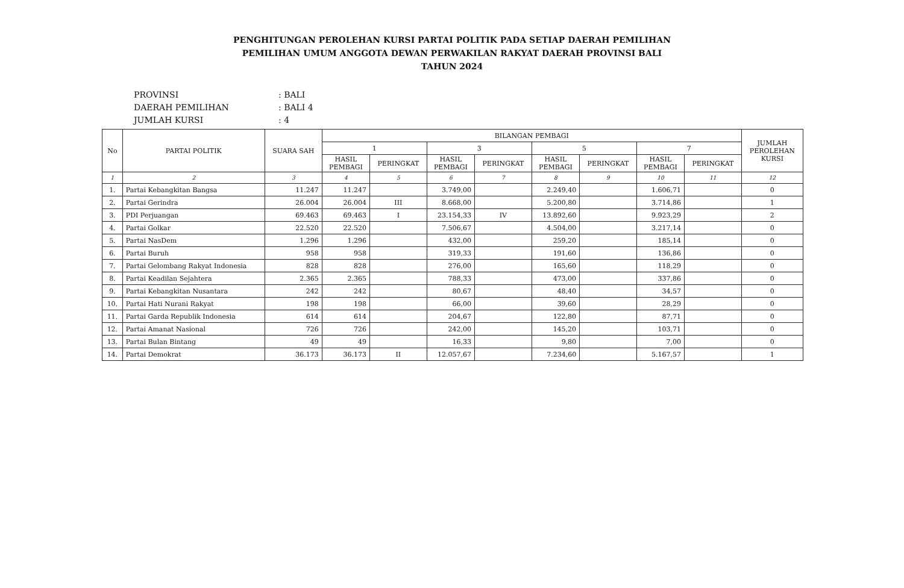PENGHITUNGAN PEROLEHAN KURSI PARTAI POLITIK PADA SETIAP DAERAH PEMILIHAN
PEMILIHAN UMUM ANGGOTA DEWAN PERWAKILAN RAKYAT DAERAH PROVINSI BALI
TAHUN 2024
PROVINSI: BALI
DAERAH PEMILIHAN: BALI 4
JUMLAH KURSI: 4
| No | PARTAI POLITIK | SUARA SAH | BILANGAN PEMBAGI | | | | | | | | JUMLAH PEROLEHAN KURSI |
| --- | --- | --- | --- | --- | --- | --- | --- | --- | --- | --- | --- |
| | | | 1 | | 3 | | 5 | | 7 | | |
| | | | HASIL PEMBAGI | PERINGKAT | HASIL PEMBAGI | PERINGKAT | HASIL PEMBAGI | PERINGKAT | HASIL PEMBAGI | PERINGKAT | |
| 1 | 2 | 3 | 4 | 5 | 6 | 7 | 8 | 9 | 10 | 11 | 12 |
| 1. | Partai Kebangkitan Bangsa | 11.247 | 11.247 | | 3.749,00 | | 2.249,40 | | 1.606,71 | | 0 |
| 2. | Partai Gerindra | 26.004 | 26.004 | III | 8.668,00 | | 5.200,80 | | 3.714,86 | | 1 |
| 3. | PDI Perjuangan | 69.463 | 69.463 | I | 23.154,33 | IV | 13.892,60 | | 9.923,29 | | 2 |
| 4. | Partai Golkar | 22.520 | 22.520 | | 7.506,67 | | 4.504,00 | | 3.217,14 | | 0 |
| 5. | Partai NasDem | 1.296 | 1.296 | | 432,00 | | 259,20 | | 185,14 | | 0 |
| 6. | Partai Buruh | 958 | 958 | | 319,33 | | 191,60 | | 136,86 | | 0 |
| 7. | Partai Gelombang Rakyat Indonesia | 828 | 828 | | 276,00 | | 165,60 | | 118,29 | | 0 |
| 8. | Partai Keadilan Sejahtera | 2.365 | 2.365 | | 788,33 | | 473,00 | | 337,86 | | 0 |
| 9. | Partai Kebangkitan Nusantara | 242 | 242 | | 80,67 | | 48,40 | | 34,57 | | 0 |
| 10. | Partai Hati Nurani Rakyat | 198 | 198 | | 66,00 | | 39,60 | | 28,29 | | 0 |
| 11. | Partai Garda Republik Indonesia | 614 | 614 | | 204,67 | | 122,80 | | 87,71 | | 0 |
| 12. | Partai Amanat Nasional | 726 | 726 | | 242,00 | | 145,20 | | 103,71 | | 0 |
| 13. | Partai Bulan Bintang | 49 | 49 | | 16,33 | | 9,80 | | 7,00 | | 0 |
| 14. | Partai Demokrat | 36.173 | 36.173 | II | 12.057,67 | | 7.234,60 | | 5.167,57 | | 1 |